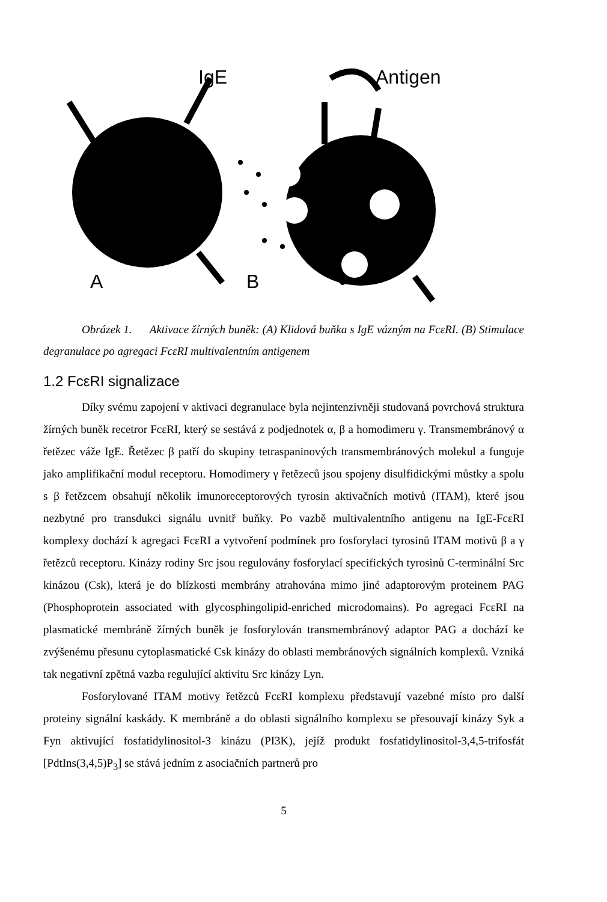IgE Antigen
A B
Obrázek 1. Aktivace žírných buněk: (A) Klidová buňka s IgE vázným na FcεRI. (B) Stimulace degranulace po agregaci FcεRI multivalentním antigenem
1.2 FcεRI signalizace
Díky svému zapojení v aktivaci degranulace byla nejintenzivněji studovaná povrchová struktura žírných buněk recetror FcεRI, který se sestává z podjednotek α, β a homodimeru γ. Transmembránový α řetězec váže IgE. Řetězec β patří do skupiny tetraspaninových transmembránových molekul a funguje jako amplifikační modul receptoru. Homodimery γ řetězeců jsou spojeny disulfidickými můstky a spolu s β řetězcem obsahují několik imunoreceptorových tyrosin aktivačních motivů (ITAM), které jsou nezbytné pro transdukci signálu uvnitř buňky. Po vazbě multivalentního antigenu na IgE-FcεRI komplexy dochází k agregaci FcεRI a vytvoření podmínek pro fosforylaci tyrosinů ITAM motivů β a γ řetězců receptoru. Kinázy rodiny Src jsou regulovány fosforylací specifických tyrosinů C-terminální Src kinázou (Csk), která je do blízkosti membrány atrahována mimo jiné adaptorovým proteinem PAG (Phosphoprotein associated with glycosphingolipid-enriched microdomains). Po agregaci FcεRI na plasmatické membráně žírných buněk je fosforylován transmembránový adaptor PAG a dochází ke zvýšenému přesunu cytoplasmatické Csk kinázy do oblasti membránových signálních komplexů. Vzniká tak negativní zpětná vazba regulující aktivitu Src kinázy Lyn.
Fosforylované ITAM motivy řetězců FcεRI komplexu představují vazebné místo pro další proteiny signální kaskády. K membráně a do oblasti signálního komplexu se přesouvají kinázy Syk a Fyn aktivující fosfatidylinositol-3 kinázu (PI3K), jejíž produkt fosfatidylinositol-3,4,5-trifosfát [PdtIns(3,4,5)P<sub>3</sub>] se stává jedním z asociačních partnerů pro
5